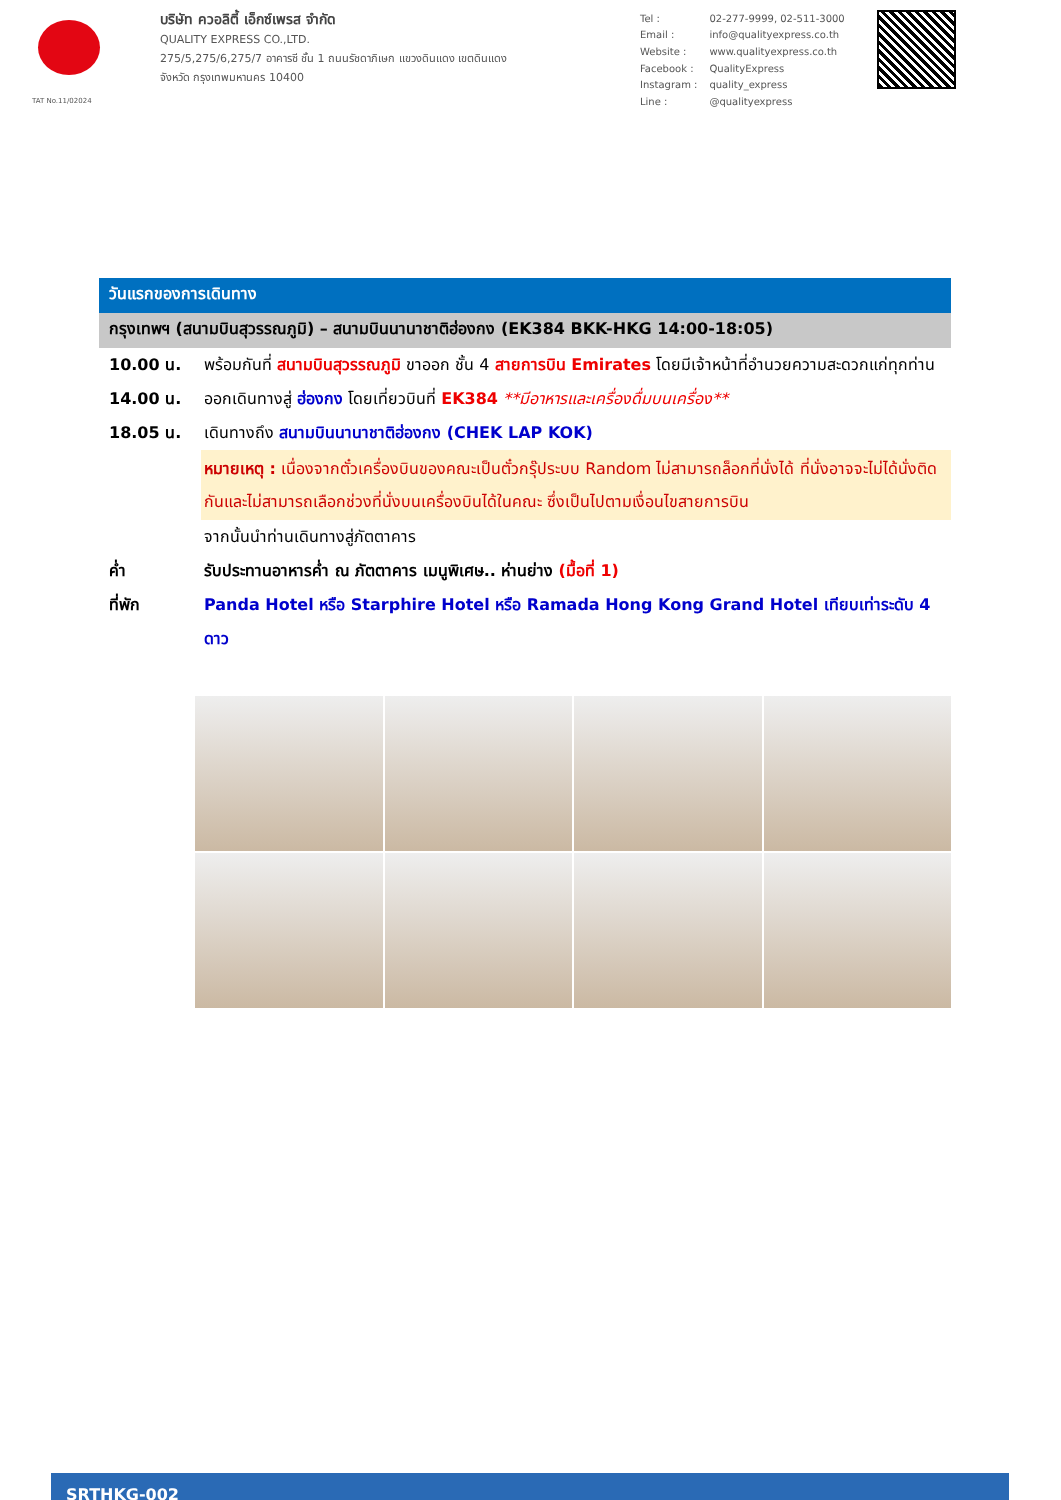TAT No.11/02024
บริษัท ควอลิตี้ เอ็กซ์เพรส จำกัด
QUALITY EXPRESS CO.,LTD.
275/5,275/6,275/7 อาคารซี ชั้น 1 ถนนรัชดาภิเษก แขวงดินแดง เขตดินแดง
จังหวัด กรุงเทพมหานคร 10400
| Tel : | 02-277-9999, 02-511-3000 |
| Email : | info@qualityexpress.co.th |
| Website : | www.qualityexpress.co.th |
| Facebook : | QualityExpress |
| Instagram : | quality_express |
| Line : | @qualityexpress |
วันแรกของการเดินทาง
กรุงเทพฯ (สนามบินสุวรรณภูมิ) – สนามบินนานาชาติฮ่องกง (EK384 BKK-HKG 14:00-18:05)
10.00 น. พร้อมกันที่ สนามบินสุวรรณภูมิ ขาออก ชั้น 4 สายการบิน Emirates โดยมีเจ้าหน้าที่อำนวยความสะดวกแก่ทุกท่าน
14.00 น. ออกเดินทางสู่ ฮ่องกง โดยเที่ยวบินที่ EK384 **มีอาหารและเครื่องดื่มบนเครื่อง**
18.05 น. เดินทางถึง สนามบินนานาชาติฮ่องกง (CHEK LAP KOK)
หมายเหตุ : เนื่องจากตั๋วเครื่องบินของคณะเป็นตั๋วกรุ๊ประบบ Random ไม่สามารถล็อกที่นั่งได้ ที่นั่งอาจจะไม่ได้นั่งติดกันและไม่สามารถเลือกช่วงที่นั่งบนเครื่องบินได้ในคณะ ซึ่งเป็นไปตามเงื่อนไขสายการบิน
จากนั้นนำท่านเดินทางสู่ภัตตาคาร
ค่ำ รับประทานอาหารค่ำ ณ ภัตตาคาร เมนูพิเศษ.. ห่านย่าง (มื้อที่ 1)
ที่พัก Panda Hotel หรือ Starphire Hotel หรือ Ramada Hong Kong Grand Hotel เทียบเท่าระดับ 4 ดาว
SRTHKG-002